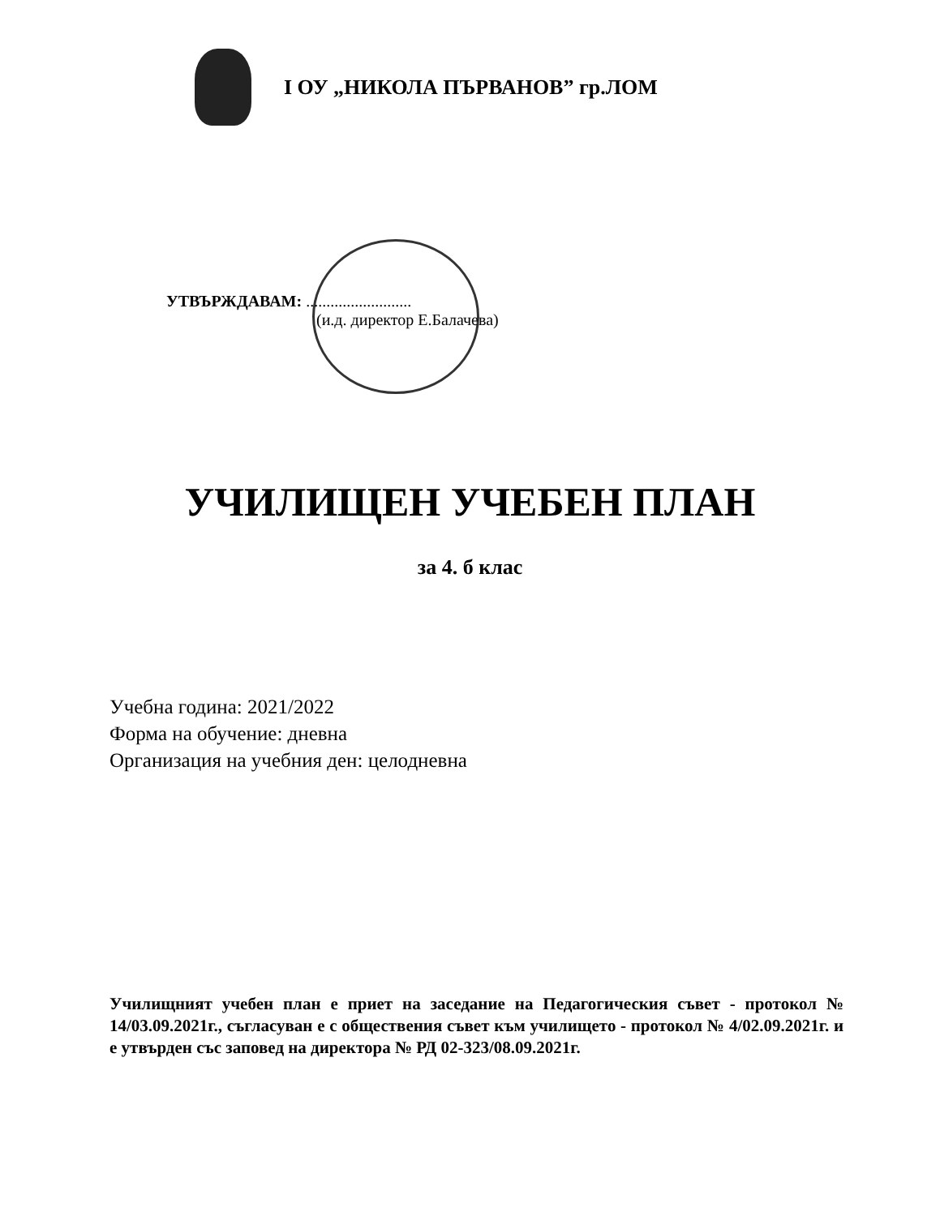I ОУ „НИКОЛА ПЪРВАНОВ” гр.ЛОМ
УТВЪРЖДАВАМ: ..........................
(и.д. директор Е.Балачева)
УЧИЛИЩЕН УЧЕБЕН ПЛАН
за 4. б клас
Учебна година: 2021/2022
Форма на обучение: дневна
Организация на учебния ден: целодневна
Училищният учебен план е приет на заседание на Педагогическия съвет - протокол № 14/03.09.2021г., съгласуван е с обществения съвет към училището - протокол № 4/02.09.2021г. и е утвърден със заповед на директора № РД 02-323/08.09.2021г.